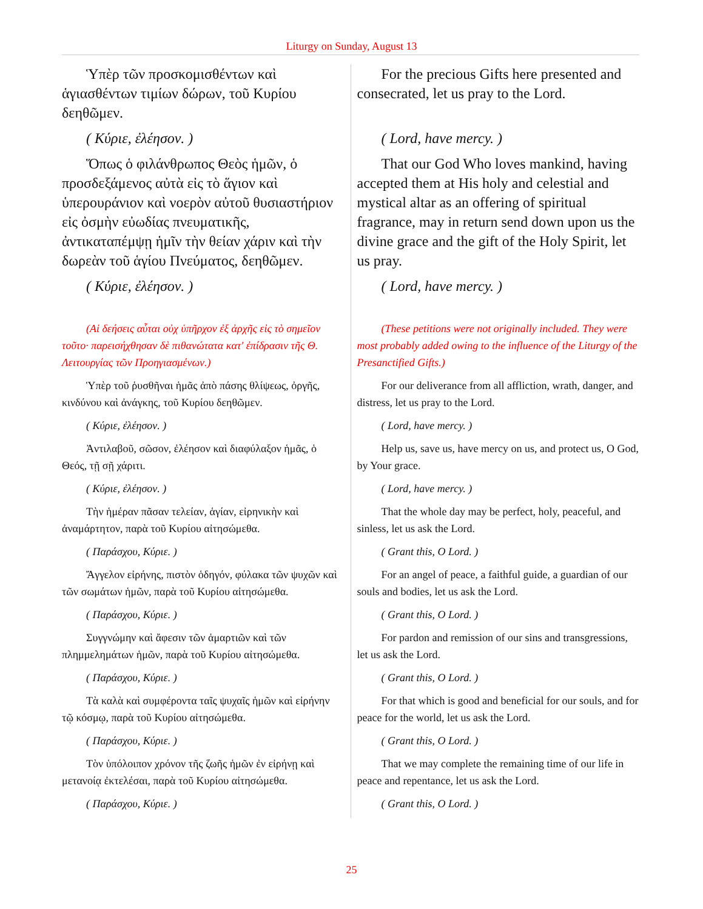Liturgy on Sunday, August 13
| Ὑπὲρ τῶν προσκομισθέντων καὶ ἁγιασθέντων τιμίων δώρων, τοῦ Κυρίου δεηθῶμεν. | For the precious Gifts here presented and consecrated, let us pray to the Lord. |
| ( Κύριε, ἐλέησον. ) | ( Lord, have mercy. ) |
| Ὅπως ὁ φιλάνθρωπος Θεὸς ἡμῶν, ὁ προσδεξάμενος αὐτὰ εἰς τὸ ἅγιον καὶ ὑπερουράνιον καὶ νοερὸν αὐτοῦ θυσιαστήριον εἰς ὀσμὴν εὐωδίας πνευματικῆς, ἀντικαταπέμψῃ ἡμῖν τὴν θείαν χάριν καὶ τὴν δωρεὰν τοῦ ἁγίου Πνεύματος, δεηθῶμεν. | That our God Who loves mankind, having accepted them at His holy and celestial and mystical altar as an offering of spiritual fragrance, may in return send down upon us the divine grace and the gift of the Holy Spirit, let us pray. |
| ( Κύριε, ἐλέησον. ) | ( Lord, have mercy. ) |
| (Αἱ δεήσεις αὗται οὐχ ὑπῆρχον ἐξ ἀρχῆς εἰς τὸ σημεῖον τοῦτο· παρεισήχθησαν δὲ πιθανώτατα κατ' ἐπίδρασιν τῆς Θ. Λειτουργίας τῶν Προηγιασμένων.) | (These petitions were not originally included. They were most probably added owing to the influence of the Liturgy of the Presanctified Gifts.) |
| Ὑπὲρ τοῦ ῥυσθῆναι ἡμᾶς ἀπὸ πάσης θλίψεως, ὀργῆς, κινδύνου καὶ ἀνάγκης, τοῦ Κυρίου δεηθῶμεν. | For our deliverance from all affliction, wrath, danger, and distress, let us pray to the Lord. |
| ( Κύριε, ἐλέησον. ) | ( Lord, have mercy. ) |
| Ἀντιλαβοῦ, σῶσον, ἐλέησον καὶ διαφύλαξον ἡμᾶς, ὁ Θεός, τῇ σῇ χάριτι. | Help us, save us, have mercy on us, and protect us, O God, by Your grace. |
| ( Κύριε, ἐλέησον. ) | ( Lord, have mercy. ) |
| Τὴν ἡμέραν πᾶσαν τελείαν, ἁγίαν, εἰρηνικὴν καὶ ἀναμάρτητον, παρὰ τοῦ Κυρίου αἰτησώμεθα. | That the whole day may be perfect, holy, peaceful, and sinless, let us ask the Lord. |
| ( Παράσχου, Κύριε. ) | ( Grant this, O Lord. ) |
| Ἄγγελον εἰρήνης, πιστὸν ὁδηγόν, φύλακα τῶν ψυχῶν καὶ τῶν σωμάτων ἡμῶν, παρὰ τοῦ Κυρίου αἰτησώμεθα. | For an angel of peace, a faithful guide, a guardian of our souls and bodies, let us ask the Lord. |
| ( Παράσχου, Κύριε. ) | ( Grant this, O Lord. ) |
| Συγγνώμην καὶ ἄφεσιν τῶν ἁμαρτιῶν καὶ τῶν πλημμελημάτων ἡμῶν, παρὰ τοῦ Κυρίου αἰτησώμεθα. | For pardon and remission of our sins and transgressions, let us ask the Lord. |
| ( Παράσχου, Κύριε. ) | ( Grant this, O Lord. ) |
| Τὰ καλὰ καὶ συμφέροντα ταῖς ψυχαῖς ἡμῶν καὶ εἰρήνην τῷ κόσμῳ, παρὰ τοῦ Κυρίου αἰτησώμεθα. | For that which is good and beneficial for our souls, and for peace for the world, let us ask the Lord. |
| ( Παράσχου, Κύριε. ) | ( Grant this, O Lord. ) |
| Τὸν ὑπόλοιπον χρόνον τῆς ζωῆς ἡμῶν ἐν εἰρήνῃ καὶ μετανοίᾳ ἐκτελέσαι, παρὰ τοῦ Κυρίου αἰτησώμεθα. | That we may complete the remaining time of our life in peace and repentance, let us ask the Lord. |
| ( Παράσχου, Κύριε. ) | ( Grant this, O Lord. ) |
25